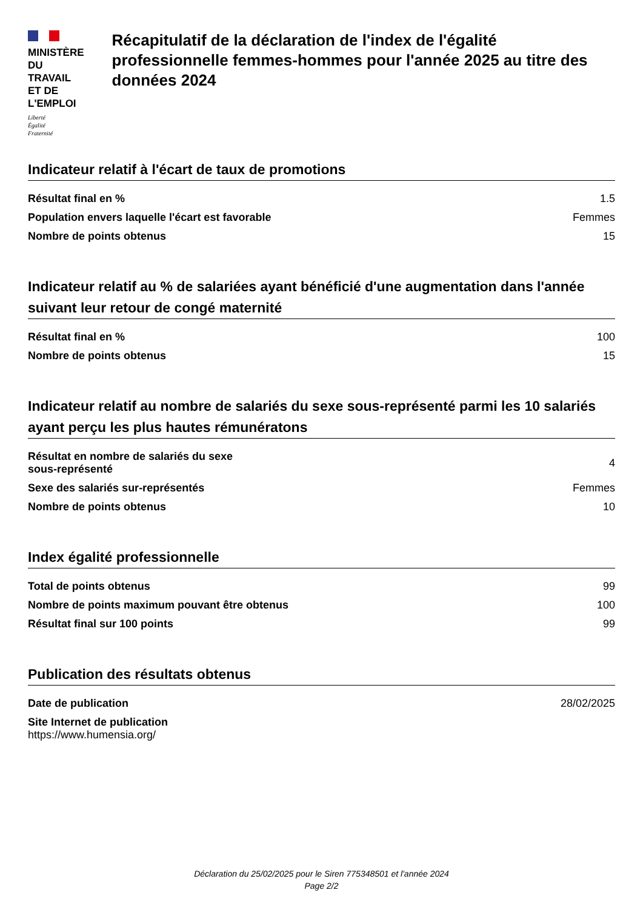MINISTÈRE
DU TRAVAIL
ET DE L'EMPLOI
Liberté
Égalité
Fraternité
Récapitulatif de la déclaration de l'index de l'égalité professionnelle femmes-hommes pour l'année 2025 au titre des données 2024
Indicateur relatif à l'écart de taux de promotions
| Résultat final en % | 1.5 |
| Population envers laquelle l'écart est favorable | Femmes |
| Nombre de points obtenus | 15 |
Indicateur relatif au % de salariées ayant bénéficié d'une augmentation dans l'année suivant leur retour de congé maternité
| Résultat final en % | 100 |
| Nombre de points obtenus | 15 |
Indicateur relatif au nombre de salariés du sexe sous-représenté parmi les 10 salariés ayant perçu les plus hautes rémunératons
| Résultat en nombre de salariés du sexe sous-représenté | 4 |
| Sexe des salariés sur-représentés | Femmes |
| Nombre de points obtenus | 10 |
Index égalité professionnelle
| Total de points obtenus | 99 |
| Nombre de points maximum pouvant être obtenus | 100 |
| Résultat final sur 100 points | 99 |
Publication des résultats obtenus
| Date de publication | 28/02/2025 |
| Site Internet de publication https://www.humensia.org/ | |
Déclaration du 25/02/2025 pour le Siren 775348501 et l'année 2024
Page 2/2